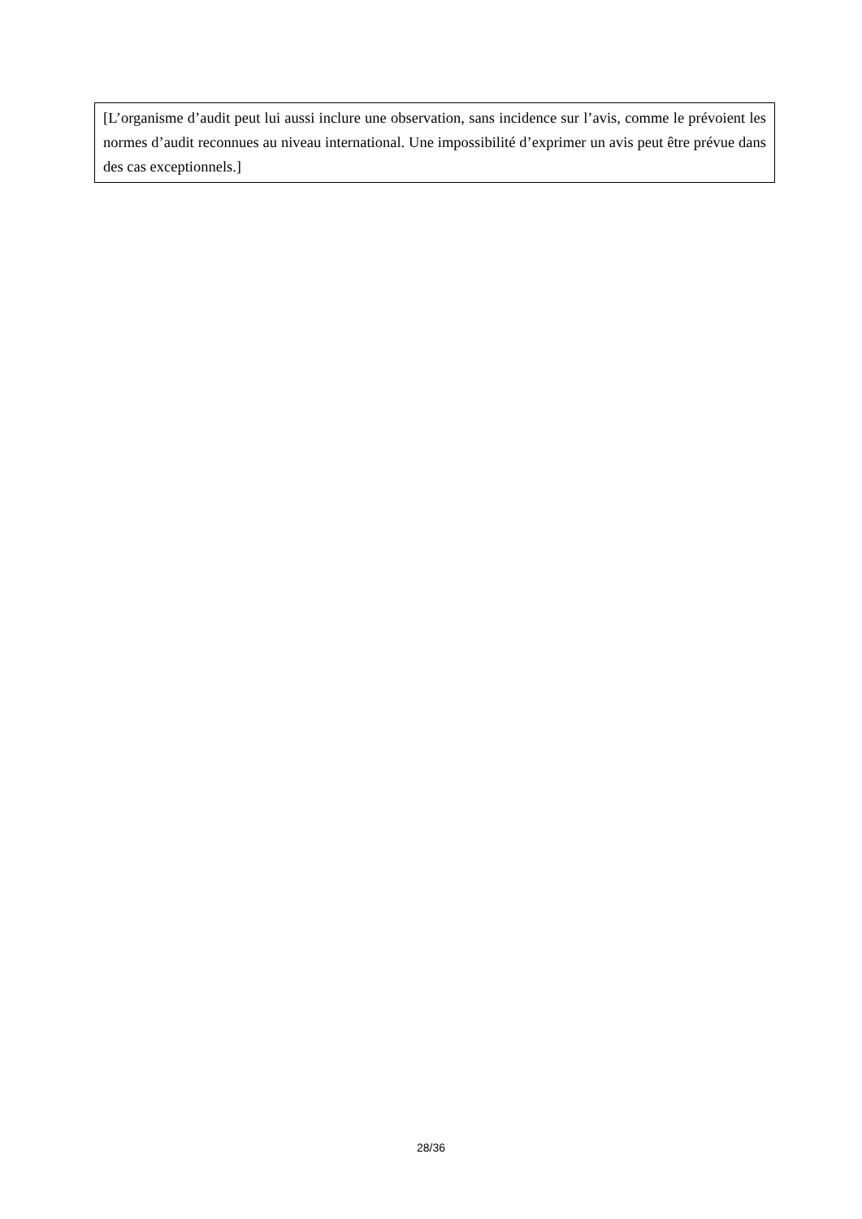[L’organisme d’audit peut lui aussi inclure une observation, sans incidence sur l’avis, comme le prévoient les normes d’audit reconnues au niveau international. Une impossibilité d’exprimer un avis peut être prévue dans des cas exceptionnels.]
28/36